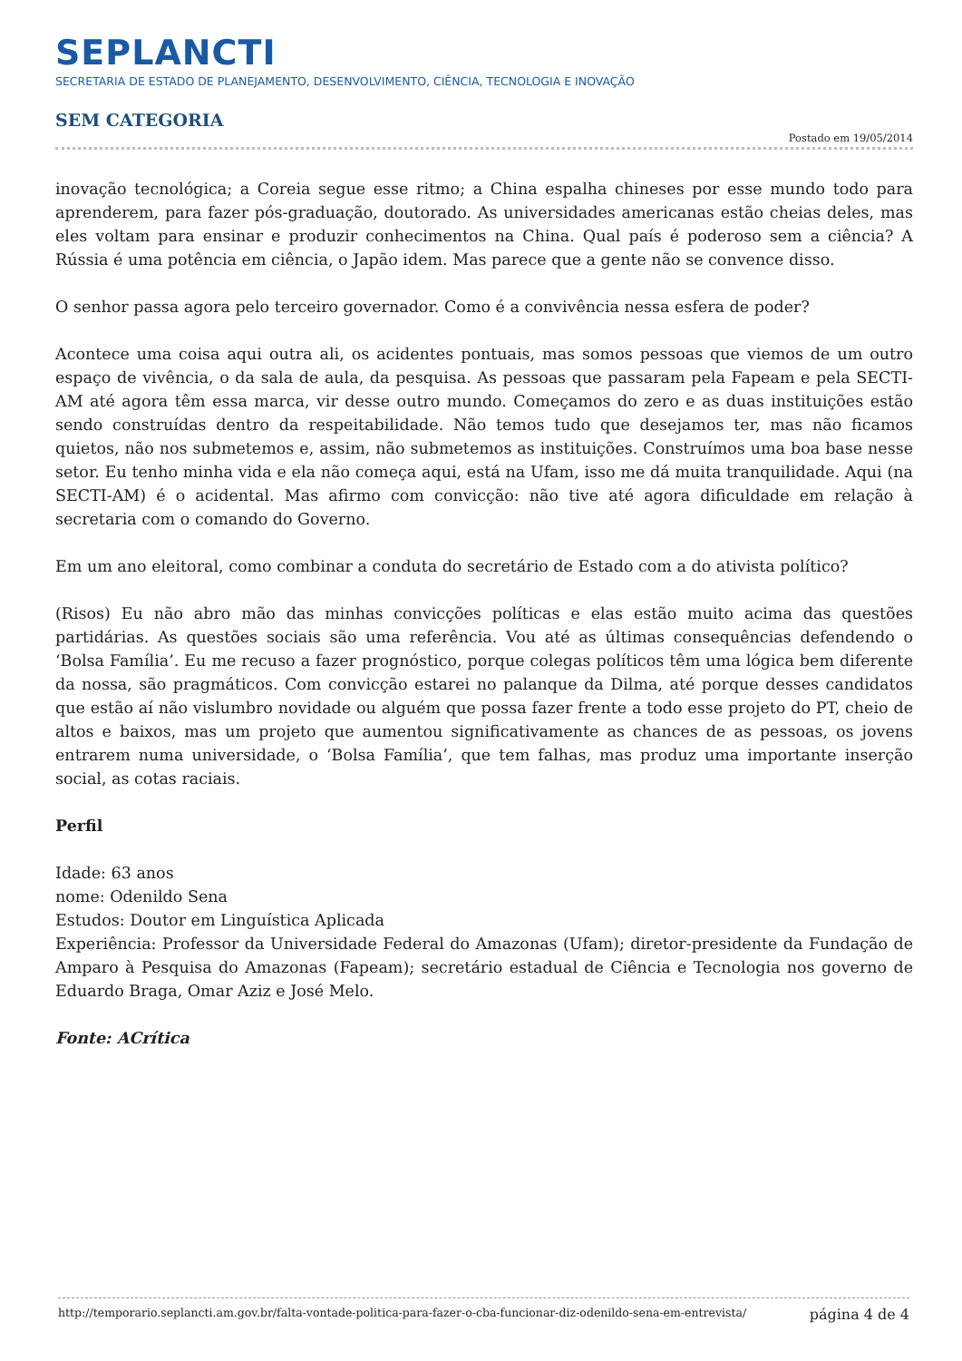SEPLANCTI
SECRETARIA DE ESTADO DE PLANEJAMENTO, DESENVOLVIMENTO, CIÊNCIA, TECNOLOGIA E INOVAÇÃO
SEM CATEGORIA
Postado em 19/05/2014
inovação tecnológica; a Coreia segue esse ritmo; a China espalha chineses por esse mundo todo para aprenderem, para fazer pós-graduação, doutorado. As universidades americanas estão cheias deles, mas eles voltam para ensinar e produzir conhecimentos na China. Qual país é poderoso sem a ciência? A Rússia é uma potência em ciência, o Japão idem. Mas parece que a gente não se convence disso.
O senhor passa agora pelo terceiro governador. Como é a convivência nessa esfera de poder?
Acontece uma coisa aqui outra ali, os acidentes pontuais, mas somos pessoas que viemos de um outro espaço de vivência, o da sala de aula, da pesquisa. As pessoas que passaram pela Fapeam e pela SECTI-AM até agora têm essa marca, vir desse outro mundo. Começamos do zero e as duas instituições estão sendo construídas dentro da respeitabilidade. Não temos tudo que desejamos ter, mas não ficamos quietos, não nos submetemos e, assim, não submetemos as instituições. Construímos uma boa base nesse setor. Eu tenho minha vida e ela não começa aqui, está na Ufam, isso me dá muita tranquilidade. Aqui (na SECTI-AM) é o acidental. Mas afirmo com convicção: não tive até agora dificuldade em relação à secretaria com o comando do Governo.
Em um ano eleitoral, como combinar a conduta do secretário de Estado com a do ativista político?
(Risos) Eu não abro mão das minhas convicções políticas e elas estão muito acima das questões partidárias. As questões sociais são uma referência. Vou até as últimas consequências defendendo o ‘Bolsa Família’. Eu me recuso a fazer prognóstico, porque colegas políticos têm uma lógica bem diferente da nossa, são pragmáticos. Com convicção estarei no palanque da Dilma, até porque desses candidatos que estão aí não vislumbro novidade ou alguém que possa fazer frente a todo esse projeto do PT, cheio de altos e baixos, mas um projeto que aumentou significativamente as chances de as pessoas, os jovens entrarem numa universidade, o ‘Bolsa Família’, que tem falhas, mas produz uma importante inserção social, as cotas raciais.
Perfil
Idade: 63 anos
nome: Odenildo Sena
Estudos: Doutor em Linguística Aplicada
Experiência: Professor da Universidade Federal do Amazonas (Ufam); diretor-presidente da Fundação de Amparo à Pesquisa do Amazonas (Fapeam); secretário estadual de Ciência e Tecnologia nos governo de Eduardo Braga, Omar Aziz e José Melo.
Fonte: ACrítica
http://temporario.seplancti.am.gov.br/falta-vontade-politica-para-fazer-o-cba-funcionar-diz-odenildo-sena-em-entrevista/ página 4 de 4